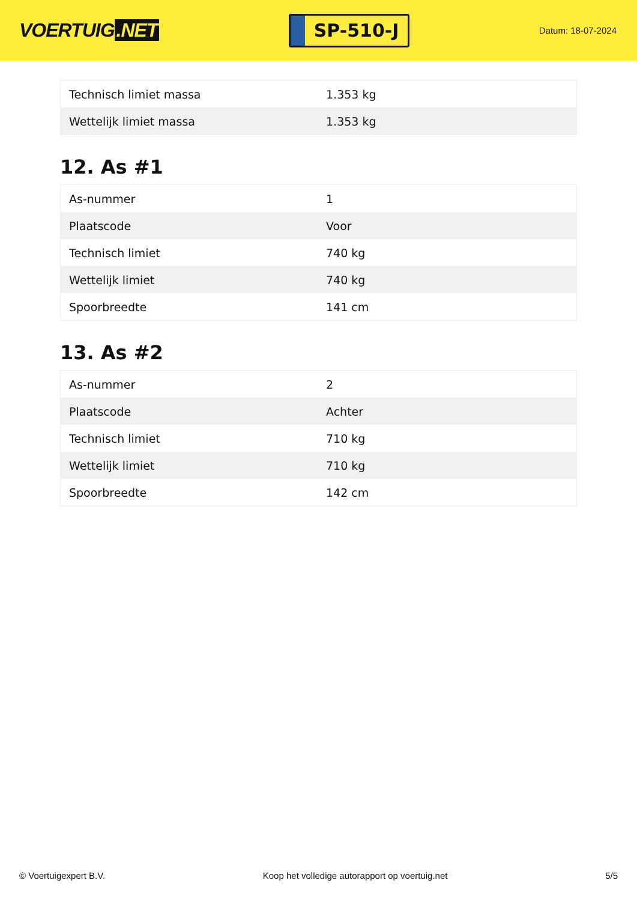VOERTUIG.NET
SP-510-J
Datum: 18-07-2024
| Technisch limiet massa | 1.353 kg |
| Wettelijk limiet massa | 1.353 kg |
12. As #1
| As-nummer | 1 |
| Plaatscode | Voor |
| Technisch limiet | 740 kg |
| Wettelijk limiet | 740 kg |
| Spoorbreedte | 141 cm |
13. As #2
| As-nummer | 2 |
| Plaatscode | Achter |
| Technisch limiet | 710 kg |
| Wettelijk limiet | 710 kg |
| Spoorbreedte | 142 cm |
© Voertuigexpert B.V. Koop het volledige autorapport op voertuig.net 5/5